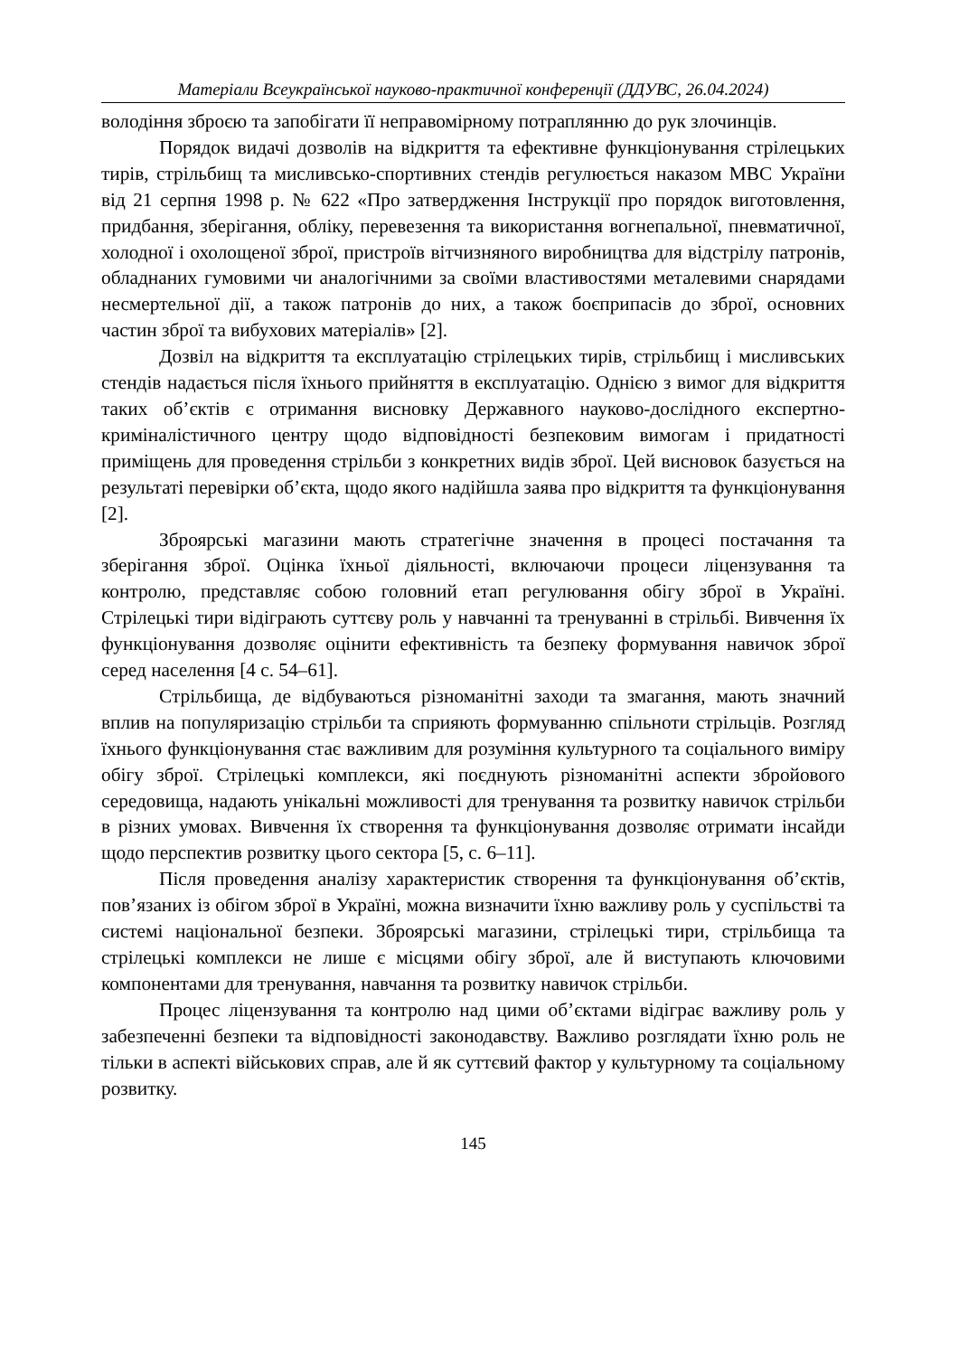Матеріали Всеукраїнської науково-практичної конференції (ДДУВС, 26.04.2024)
володіння зброєю та запобігати її неправомірному потраплянню до рук злочинців.
Порядок видачі дозволів на відкриття та ефективне функціонування стрілецьких тирів, стрільбищ та мисливсько-спортивних стендів регулюється наказом МВС України від 21 серпня 1998 р. № 622 «Про затвердження Інструкції про порядок виготовлення, придбання, зберігання, обліку, перевезення та використання вогнепальної, пневматичної, холодної і охолощеної зброї, пристроїв вітчизняного виробництва для відстрілу патронів, обладнаних гумовими чи аналогічними за своїми властивостями металевими снарядами несмертельної дії, а також патронів до них, а також боєприпасів до зброї, основних частин зброї та вибухових матеріалів» [2].
Дозвіл на відкриття та експлуатацію стрілецьких тирів, стрільбищ і мисливських стендів надається після їхнього прийняття в експлуатацію. Однією з вимог для відкриття таких об’єктів є отримання висновку Державного науково-дослідного експертно-криміналістичного центру щодо відповідності безпековим вимогам і придатності приміщень для проведення стрільби з конкретних видів зброї. Цей висновок базується на результаті перевірки об’єкта, щодо якого надійшла заява про відкриття та функціонування [2].
Зброярські магазини мають стратегічне значення в процесі постачання та зберігання зброї. Оцінка їхньої діяльності, включаючи процеси ліцензування та контролю, представляє собою головний етап регулювання обігу зброї в Україні. Стрілецькі тири відіграють суттєву роль у навчанні та тренуванні в стрільбі. Вивчення їх функціонування дозволяє оцінити ефективність та безпеку формування навичок зброї серед населення [4 с. 54–61].
Стрільбища, де відбуваються різноманітні заходи та змагання, мають значний вплив на популяризацію стрільби та сприяють формуванню спільноти стрільців. Розгляд їхнього функціонування стає важливим для розуміння культурного та соціального виміру обігу зброї. Стрілецькі комплекси, які поєднують різноманітні аспекти збройового середовища, надають унікальні можливості для тренування та розвитку навичок стрільби в різних умовах. Вивчення їх створення та функціонування дозволяє отримати інсайди щодо перспектив розвитку цього сектора [5, с. 6–11].
Після проведення аналізу характеристик створення та функціонування об’єктів, пов’язаних із обігом зброї в Україні, можна визначити їхню важливу роль у суспільстві та системі національної безпеки. Зброярські магазини, стрілецькі тири, стрільбища та стрілецькі комплекси не лише є місцями обігу зброї, але й виступають ключовими компонентами для тренування, навчання та розвитку навичок стрільби.
Процес ліцензування та контролю над цими об’єктами відіграє важливу роль у забезпеченні безпеки та відповідності законодавству. Важливо розглядати їхню роль не тільки в аспекті військових справ, але й як суттєвий фактор у культурному та соціальному розвитку.
145